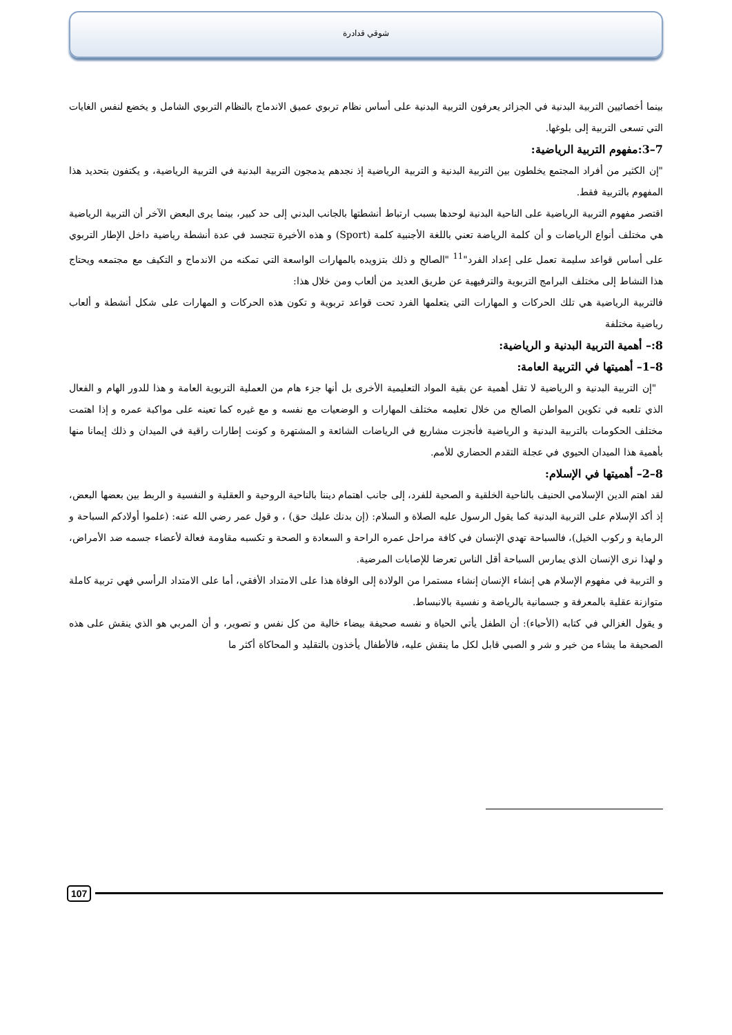شوقي قدادرة
بينما أخصائيين التربية البدنية في الجزائر يعرفون التربية البدنية على أساس نظام تربوي عميق الاندماج بالنظام التربوي الشامل و يخضع لنفس الغايات التي تسعى التربية إلى بلوغها.
7–3:مفهوم التربية الرياضية:
"إن الكثير من أفراد المجتمع يخلطون بين التربية البدنية و التربية الرياضية إذ نجدهم يدمجون التربية البدنية في التربية الرياضية، و يكتفون بتحديد هذا المفهوم بالتربية فقط.
اقتصر مفهوم التربية الرياضية على الناحية البدنية لوحدها بسبب ارتباط أنشطتها بالجانب البدني إلى حد كبير، بينما يرى البعض الآخر أن التربية الرياضية هي مختلف أنواع الرياضات و أن كلمة الرياضة تعني باللغة الأجنبية كلمة (Sport) و هذه الأخيرة تتجسد في عدة أنشطة رياضية داخل الإطار التربوي على أساس قواعد سليمة تعمل على إعداد الفرد"<sup>11</sup> "الصالح و ذلك بتزويده بالمهارات الواسعة التي تمكنه من الاندماج و التكيف مع مجتمعه ويحتاج هذا النشاط إلى مختلف البرامج التربوية والترفيهية عن طريق العديد من ألعاب ومن خلال هذا:
فالتربية الرياضية هي تلك الحركات و المهارات التي يتعلمها الفرد تحت قواعد تربوية و تكون هذه الحركات و المهارات على شكل أنشطة و ألعاب رياضية مختلفة
8:– أهمية التربية البدنية و الرياضية:
8–1– أهميتها في التربية العامة:
"إن التربية البدنية و الرياضية لا تقل أهمية عن بقية المواد التعليمية الأخرى بل أنها جزء هام من العملية التربوية العامة و هذا للدور الهام و الفعال الذي تلعبه في تكوين المواطن الصالح من خلال تعليمه مختلف المهارات و الوضعيات مع نفسه و مع غيره كما تعينه على مواكبة عمره و إذا اهتمت مختلف الحكومات بالتربية البدنية و الرياضية فأنجزت مشاريع في الرياضات الشائعة و المشتهرة و كونت إطارات راقية في الميدان و ذلك إيمانا منها بأهمية هذا الميدان الحيوي في عجلة التقدم الحضاري للأمم.
8–2– أهميتها في الإسلام:
لقد اهتم الدين الإسلامي الحنيف بالناحية الخلقية و الصحية للفرد، إلى جانب اهتمام ديننا بالناحية الروحية و العقلية و النفسية و الربط بين بعضها البعض، إذ أكد الإسلام على التربية البدنية كما يقول الرسول عليه الصلاة و السلام: (إن بدنك عليك حق) ، و قول عمر رضي الله عنه: (علموا أولادكم السباحة و الرماية و ركوب الخيل)، فالسباحة تهدي الإنسان في كافة مراحل عمره الراحة و السعادة و الصحة و تكسبه مقاومة فعالة لأعضاء جسمه ضد الأمراض، و لهذا نرى الإنسان الذي يمارس السباحة أقل الناس تعرضا للإصابات المرضية.
و التربية في مفهوم الإسلام هي إنشاء الإنسان إنشاء مستمرا من الولادة إلى الوفاة هذا على الامتداد الأفقي، أما على الامتداد الرأسي فهي تربية كاملة متوازنة عقلية بالمعرفة و جسمانية بالرياضة و نفسية بالانبساط.
و يقول الغزالي في كتابه (الأحياء): أن الطفل يأتي الحياة و نفسه صحيفة بيضاء خالية من كل نفس و تصوير، و أن المربي هو الذي ينقش على هذه الصحيفة ما يشاء من خير و شر و الصبي قابل لكل ما ينقش عليه، فالأطفال يأخذون بالتقليد و المحاكاة أكثر ما
107